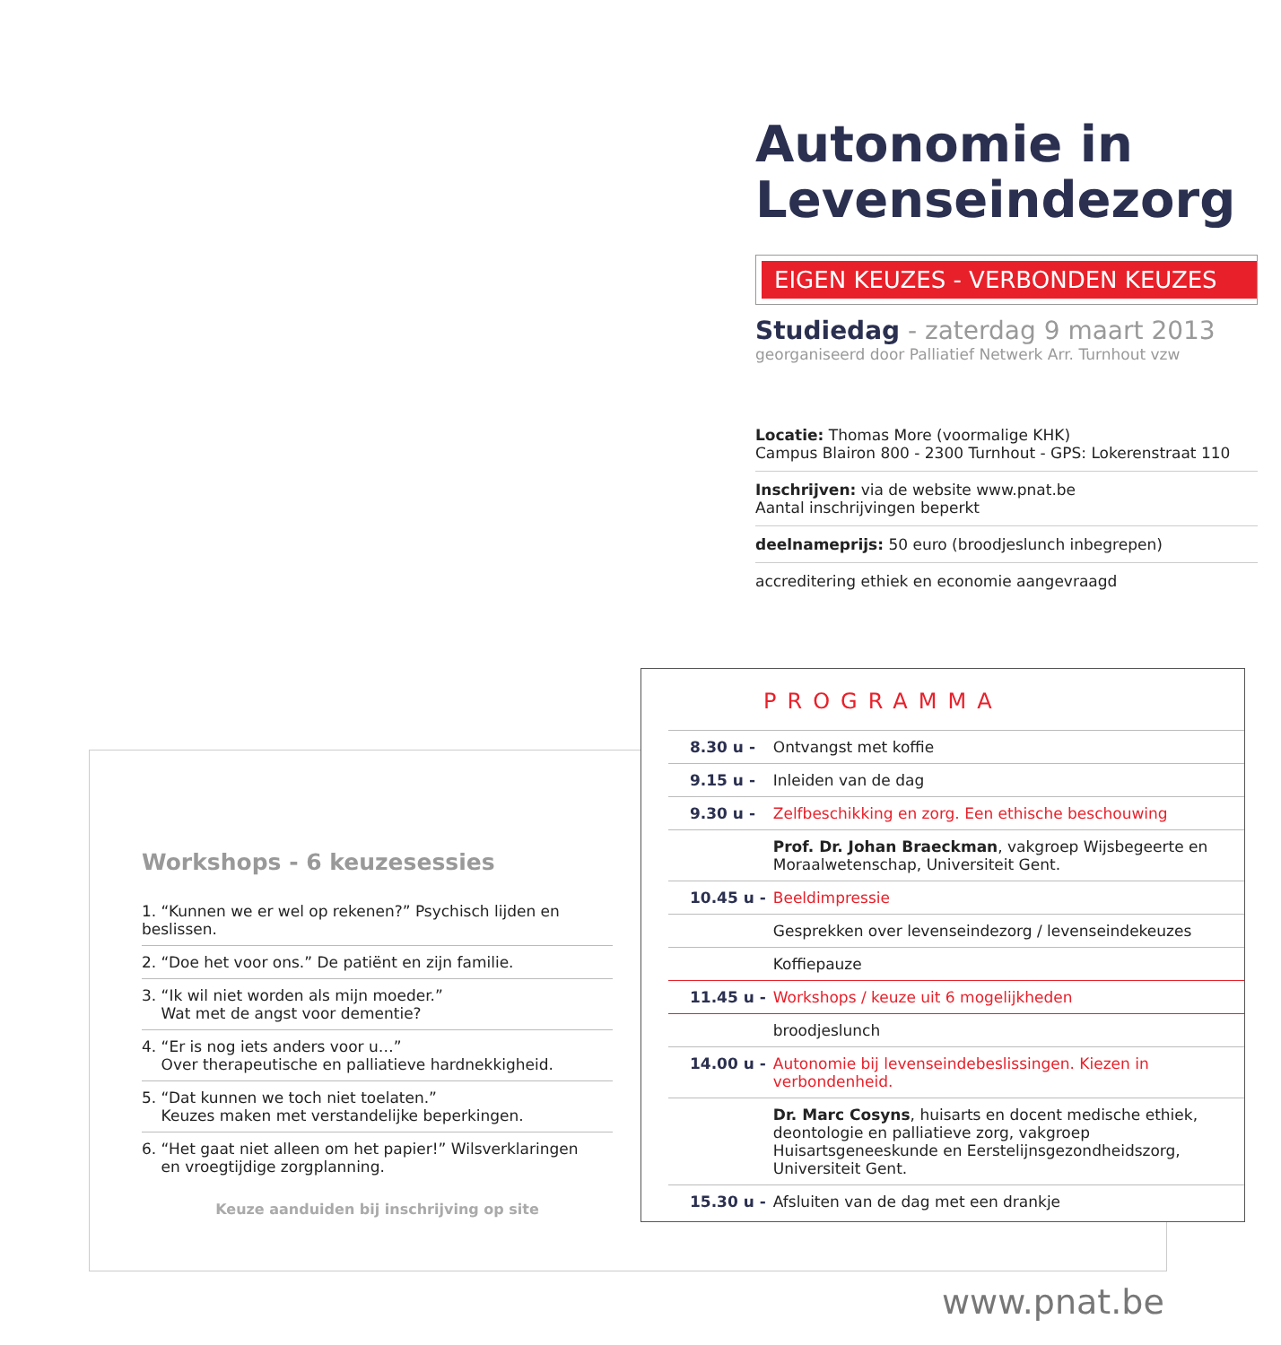Autonomie in
Levenseindezorg
EIGEN KEUZES - VERBONDEN KEUZES
Studiedag - zaterdag 9 maart 2013
georganiseerd door Palliatief Netwerk Arr. Turnhout vzw
Locatie: Thomas More (voormalige KHK)
Campus Blairon 800 - 2300 Turnhout - GPS: Lokerenstraat 110
Inschrijven: via de website www.pnat.be
Aantal inschrijvingen beperkt
deelnameprijs: 50 euro (broodjeslunch inbegrepen)
accreditering ethiek en economie aangevraagd
Workshops - 6 keuzesessies
1. “Kunnen we er wel op rekenen?” Psychisch lijden en beslissen.
2. “Doe het voor ons.” De patiënt en zijn familie.
3. “Ik wil niet worden als mijn moeder.”
Wat met de angst voor dementie?
4. “Er is nog iets anders voor u…”
Over therapeutische en palliatieve hardnekkigheid.
5. “Dat kunnen we toch niet toelaten.”
Keuzes maken met verstandelijke beperkingen.
6. “Het gaat niet alleen om het papier!” Wilsverklaringen
en vroegtijdige zorgplanning.
Keuze aanduiden bij inschrijving op site
PROGRAMMA
| 8.30 u - | Ontvangst met koffie |
| 9.15 u - | Inleiden van de dag |
| 9.30 u - | Zelfbeschikking en zorg. Een ethische beschouwing |
| | Prof. Dr. Johan Braeckman , vakgroep Wijsbegeerte en Moraalwetenschap, Universiteit Gent. |
| 10.45 u - | Beeldimpressie |
| | Gesprekken over levenseindezorg / levenseindekeuzes |
| | Koffiepauze |
| 11.45 u - | Workshops / keuze uit 6 mogelijkheden |
| | broodjeslunch |
| 14.00 u - | Autonomie bij levenseindebeslissingen. Kiezen in verbondenheid. |
| | Dr. Marc Cosyns , huisarts en docent medische ethiek, deontologie en palliatieve zorg, vakgroep Huisartsgeneeskunde en Eerstelijnsgezondheidszorg, Universiteit Gent. |
| 15.30 u - | Afsluiten van de dag met een drankje |
www.pnat.be